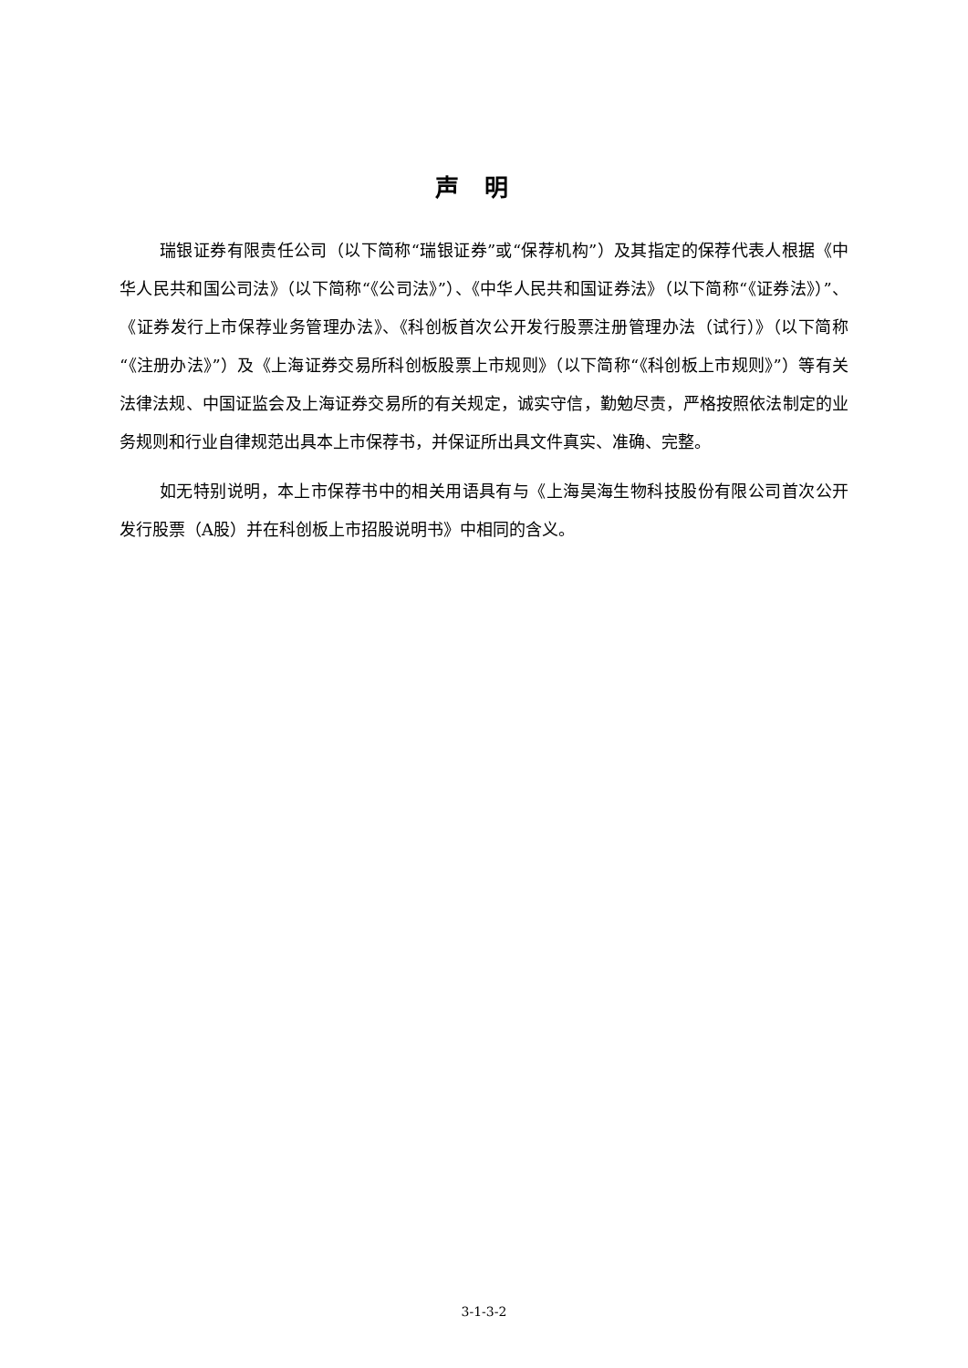声明
瑞银证券有限责任公司（以下简称“瑞银证券”或“保荐机构”）及其指定的保荐代表人根据《中华人民共和国公司法》（以下简称“《公司法》”）、《中华人民共和国证券法》（以下简称“《证券法》）”、《证券发行上市保荐业务管理办法》、《科创板首次公开发行股票注册管理办法（试行）》（以下简称“《注册办法》”）及《上海证券交易所科创板股票上市规则》（以下简称“《科创板上市规则》”）等有关法律法规、中国证监会及上海证券交易所的有关规定，诚实守信，勤勉尽责，严格按照依法制定的业务规则和行业自律规范出具本上市保荐书，并保证所出具文件真实、准确、完整。
如无特别说明，本上市保荐书中的相关用语具有与《上海昊海生物科技股份有限公司首次公开发行股票（A股）并在科创板上市招股说明书》中相同的含义。
3-1-3-2